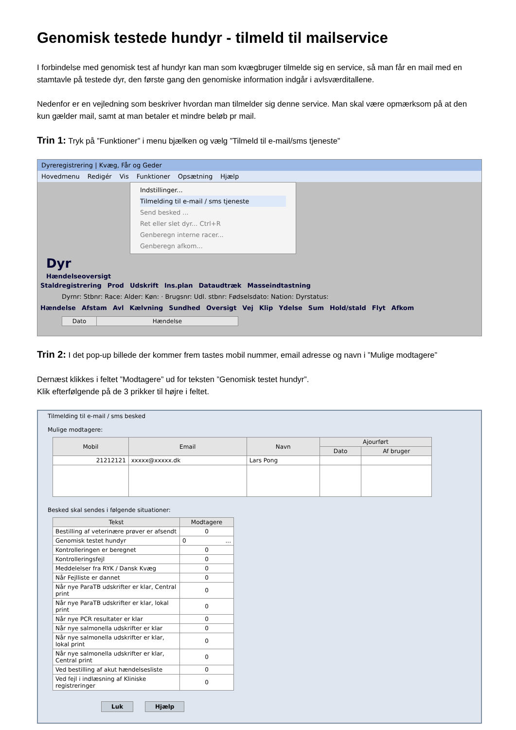Genomisk testede hundyr - tilmeld til mailservice
I forbindelse med genomisk test af hundyr kan man som kvægbruger tilmelde sig en service, så man får en mail med en stamtavle på testede dyr, den første gang den genomiske information indgår i avlsværditallene.
Nedenfor er en vejledning som beskriver hvordan man tilmelder sig denne service. Man skal være opmærksom på at den kun gælder mail, samt at man betaler et mindre beløb pr mail.
Trin 1: Tryk på ”Funktioner” i menu bjælken og vælg ”Tilmeld til e-mail/sms tjeneste”
Dyreregistrering | Kvæg, Får og Geder
Hovedmenu Redigér Vis Funktioner Opsætning Hjælp
Indstillinger...
Tilmelding til e-mail / sms tjeneste
Send besked ...
Ret eller slet dyr... Ctrl+R
Genberegn interne racer...
Genberegn afkom...
Dyr
Hændelseoversigt
Staldregistrering Prod Udskrift Ins.plan Dataudtræk Masseindtastning
Dyrnr: Stbnr: Race: Alder: Køn: · Brugsnr: Udl. stbnr: Fødselsdato: Nation: Dyrstatus:
Hændelse Afstam Avl Kælvning Sundhed Oversigt Vej Klip Ydelse Sum Hold/stald Flyt Afkom
| Dato | Hændelse |
| --- | --- |
Trin 2: I det pop-up billede der kommer frem tastes mobil nummer, email adresse og navn i ”Mulige modtagere”
Dernæst klikkes i feltet ”Modtagere” ud for teksten ”Genomisk testet hundyr”.
Klik efterfølgende på de 3 prikker til højre i feltet.
Tilmelding til e-mail / sms besked
Mulige modtagere:
| Mobil | Email | Navn | Ajourført | |
| --- | --- | --- | --- | --- |
| | | | Dato | Af bruger |
| 21212121 | xxxxx@xxxxx.dk | Lars Pong | | |
Besked skal sendes i følgende situationer:
| Tekst | Modtagere |
| --- | --- |
| Bestilling af veterinære prøver er afsendt | 0 |
| Genomisk testet hundyr | 0 ... |
| Kontrolleringen er beregnet | 0 |
| Kontrolleringsfejl | 0 |
| Meddelelser fra RYK / Dansk Kvæg | 0 |
| Når Fejlliste er dannet | 0 |
| Når nye ParaTB udskrifter er klar, Central print | 0 |
| Når nye ParaTB udskrifter er klar, lokal print | 0 |
| Når nye PCR resultater er klar | 0 |
| Når nye salmonella udskrifter er klar | 0 |
| Når nye salmonella udskrifter er klar, lokal print | 0 |
| Når nye salmonella udskrifter er klar, Central print | 0 |
| Ved bestilling af akut hændelsesliste | 0 |
| Ved fejl i indlæsning af Kliniske registreringer | 0 |
Luk Hjælp